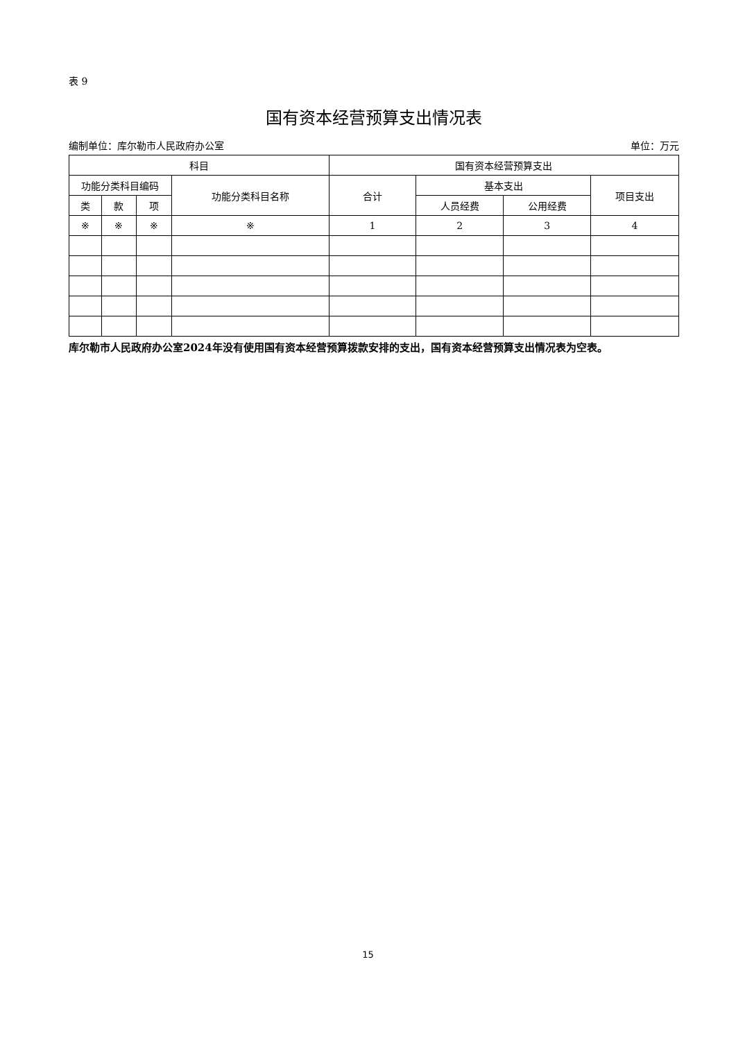表 9
国有资本经营预算支出情况表
编制单位：库尔勒市人民政府办公室 单位：万元
| 科目 | | | | 国有资本经营预算支出 | | | |
| --- | --- | --- | --- | --- | --- | --- | --- |
| 功能分类科目编码 | | | 功能分类科目名称 | 合计 | 基本支出 | | 项目支出 |
| 类 | 款 | 项 | | | 人员经费 | 公用经费 | |
| ※ | ※ | ※ | ※ | 1 | 2 | 3 | 4 |
库尔勒市人民政府办公室2024年没有使用国有资本经营预算拨款安排的支出，国有资本经营预算支出情况表为空表。
15